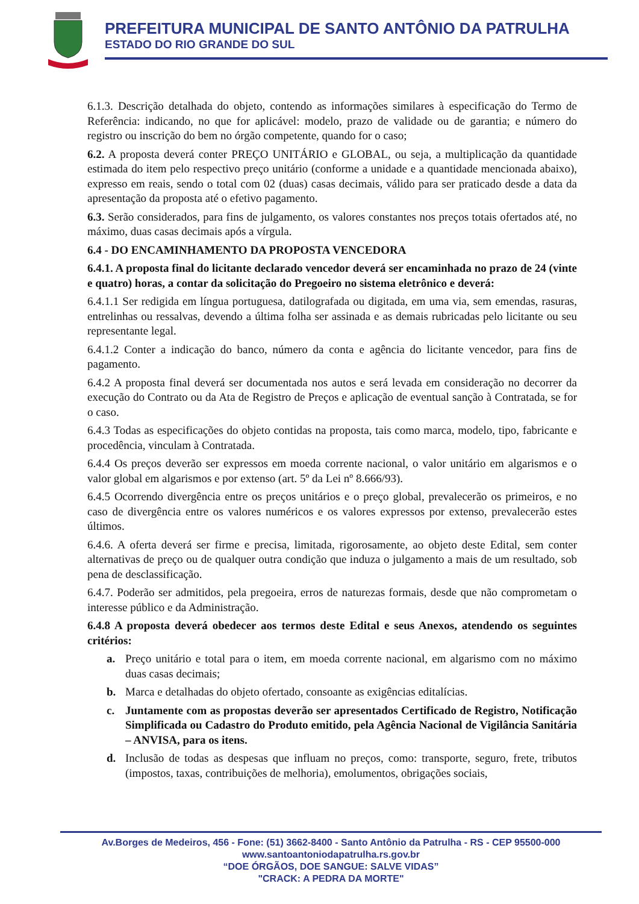PREFEITURA MUNICIPAL DE SANTO ANTÔNIO DA PATRULHA
ESTADO DO RIO GRANDE DO SUL
6.1.3. Descrição detalhada do objeto, contendo as informações similares à especificação do Termo de Referência: indicando, no que for aplicável: modelo, prazo de validade ou de garantia; e número do registro ou inscrição do bem no órgão competente, quando for o caso;
6.2. A proposta deverá conter PREÇO UNITÁRIO e GLOBAL, ou seja, a multiplicação da quantidade estimada do item pelo respectivo preço unitário (conforme a unidade e a quantidade mencionada abaixo), expresso em reais, sendo o total com 02 (duas) casas decimais, válido para ser praticado desde a data da apresentação da proposta até o efetivo pagamento.
6.3. Serão considerados, para fins de julgamento, os valores constantes nos preços totais ofertados até, no máximo, duas casas decimais após a vírgula.
6.4 - DO ENCAMINHAMENTO DA PROPOSTA VENCEDORA
6.4.1. A proposta final do licitante declarado vencedor deverá ser encaminhada no prazo de 24 (vinte e quatro) horas, a contar da solicitação do Pregoeiro no sistema eletrônico e deverá:
6.4.1.1 Ser redigida em língua portuguesa, datilografada ou digitada, em uma via, sem emendas, rasuras, entrelinhas ou ressalvas, devendo a última folha ser assinada e as demais rubricadas pelo licitante ou seu representante legal.
6.4.1.2 Conter a indicação do banco, número da conta e agência do licitante vencedor, para fins de pagamento.
6.4.2 A proposta final deverá ser documentada nos autos e será levada em consideração no decorrer da execução do Contrato ou da Ata de Registro de Preços e aplicação de eventual sanção à Contratada, se for o caso.
6.4.3 Todas as especificações do objeto contidas na proposta, tais como marca, modelo, tipo, fabricante e procedência, vinculam à Contratada.
6.4.4 Os preços deverão ser expressos em moeda corrente nacional, o valor unitário em algarismos e o valor global em algarismos e por extenso (art. 5º da Lei nº 8.666/93).
6.4.5 Ocorrendo divergência entre os preços unitários e o preço global, prevalecerão os primeiros, e no caso de divergência entre os valores numéricos e os valores expressos por extenso, prevalecerão estes últimos.
6.4.6. A oferta deverá ser firme e precisa, limitada, rigorosamente, ao objeto deste Edital, sem conter alternativas de preço ou de qualquer outra condição que induza o julgamento a mais de um resultado, sob pena de desclassificação.
6.4.7. Poderão ser admitidos, pela pregoeira, erros de naturezas formais, desde que não comprometam o interesse público e da Administração.
6.4.8 A proposta deverá obedecer aos termos deste Edital e seus Anexos, atendendo os seguintes critérios:
a. Preço unitário e total para o item, em moeda corrente nacional, em algarismo com no máximo duas casas decimais;
b. Marca e detalhadas do objeto ofertado, consoante as exigências editalícias.
c. Juntamente com as propostas deverão ser apresentados Certificado de Registro, Notificação Simplificada ou Cadastro do Produto emitido, pela Agência Nacional de Vigilância Sanitária – ANVISA, para os itens.
d. Inclusão de todas as despesas que influam no preços, como: transporte, seguro, frete, tributos (impostos, taxas, contribuições de melhoria), emolumentos, obrigações sociais,
Av.Borges de Medeiros, 456 - Fone: (51) 3662-8400 - Santo Antônio da Patrulha - RS - CEP 95500-000
www.santoantoniodapatrulha.rs.gov.br
“DOE ÓRGÃOS, DOE SANGUE: SALVE VIDAS”
"CRACK: A PEDRA DA MORTE"